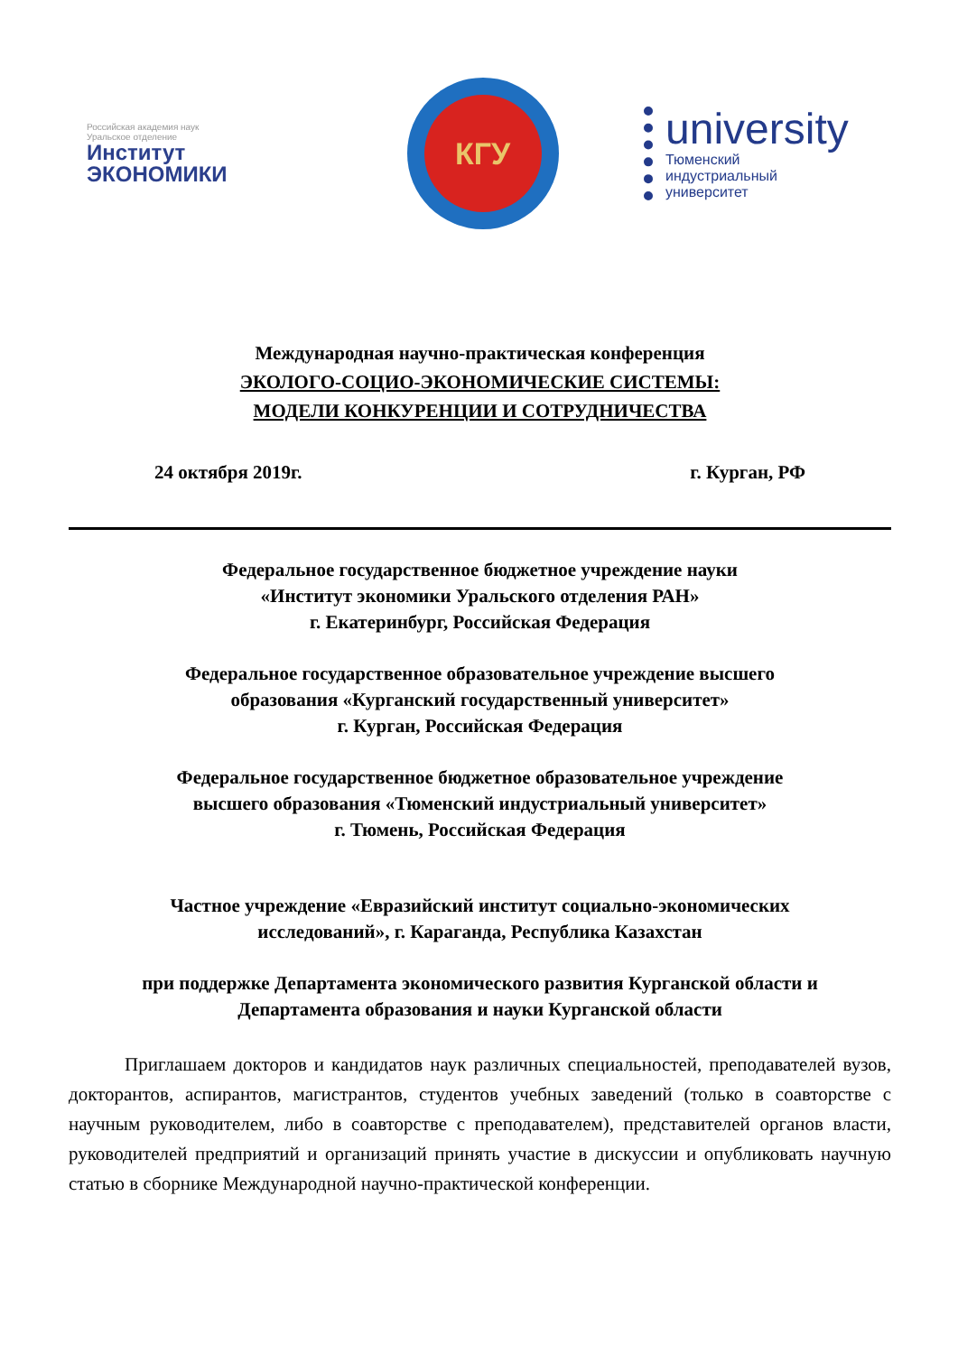Российская академия наук
Уральское отделение
Институт
ЭКОНОМИКИ
КГУ
university
Тюменский
индустриальный
университет
Международная научно-практическая конференция
ЭКОЛОГО-СОЦИО-ЭКОНОМИЧЕСКИЕ СИСТЕМЫ:
МОДЕЛИ КОНКУРЕНЦИИ И СОТРУДНИЧЕСТВА
24 октября 2019г. г. Курган, РФ
Федеральное государственное бюджетное учреждение науки
«Институт экономики Уральского отделения РАН»
г. Екатеринбург, Российская Федерация
Федеральное государственное образовательное учреждение высшего
образования «Курганский государственный университет»
г. Курган, Российская Федерация
Федеральное государственное бюджетное образовательное учреждение
высшего образования «Тюменский индустриальный университет»
г. Тюмень, Российская Федерация
Частное учреждение «Евразийский институт социально-экономических
исследований», г. Караганда, Республика Казахстан
при поддержке Департамента экономического развития Курганской области и
Департамента образования и науки Курганской области
Приглашаем докторов и кандидатов наук различных специальностей, преподавателей вузов, докторантов, аспирантов, магистрантов, студентов учебных заведений (только в соавторстве с научным руководителем, либо в соавторстве с преподавателем), представителей органов власти, руководителей предприятий и организаций принять участие в дискуссии и опубликовать научную статью в сборнике Международной научно-практической конференции.